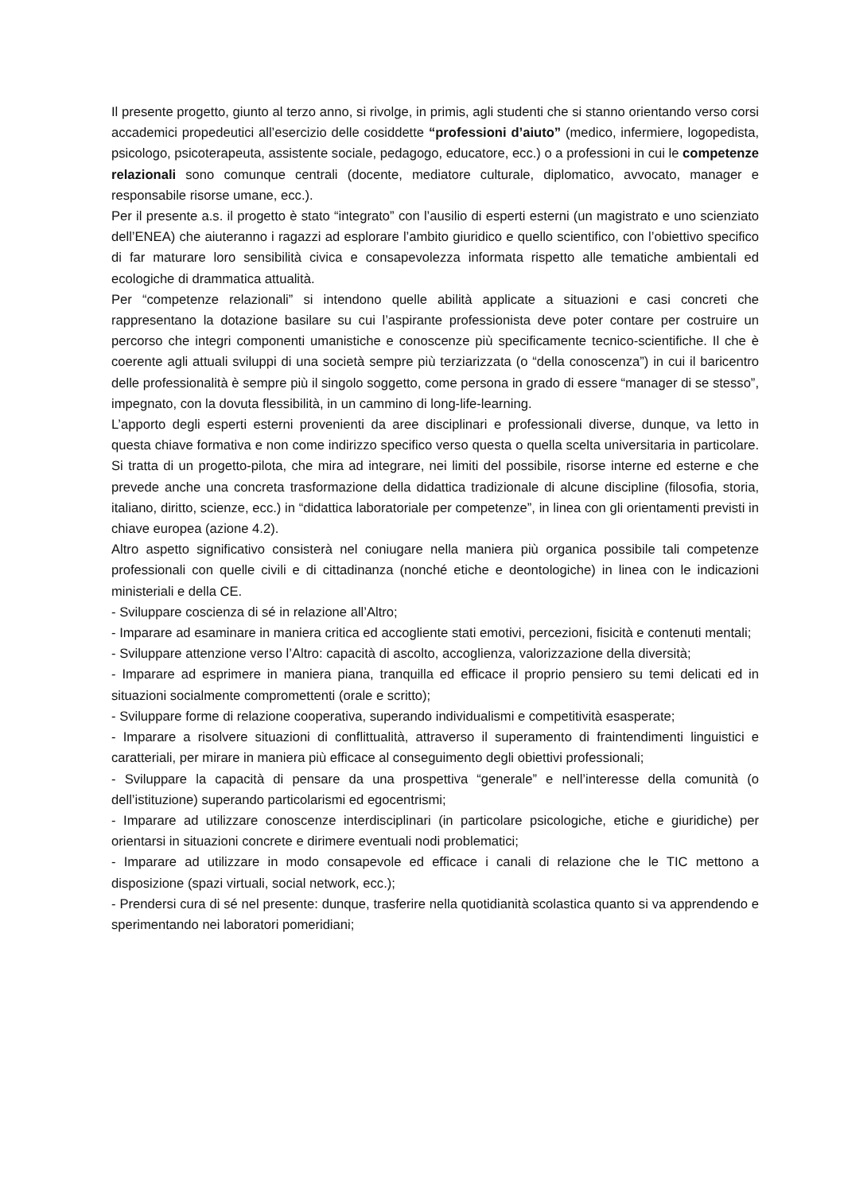Il presente progetto, giunto al terzo anno, si rivolge, in primis, agli studenti che si stanno orientando verso corsi accademici propedeutici all’esercizio delle cosiddette “professioni d’aiuto” (medico, infermiere, logopedista, psicologo, psicoterapeuta, assistente sociale, pedagogo, educatore, ecc.) o a professioni in cui le competenze relazionali sono comunque centrali (docente, mediatore culturale, diplomatico, avvocato, manager e responsabile risorse umane, ecc.).
Per il presente a.s. il progetto è stato “integrato” con l’ausilio di esperti esterni (un magistrato e uno scienziato dell’ENEA) che aiuteranno i ragazzi ad esplorare l’ambito giuridico e quello scientifico, con l’obiettivo specifico di far maturare loro sensibilità civica e consapevolezza informata rispetto alle tematiche ambientali ed ecologiche di drammatica attualità.
Per “competenze relazionali” si intendono quelle abilità applicate a situazioni e casi concreti che rappresentano la dotazione basilare su cui l’aspirante professionista deve poter contare per costruire un percorso che integri componenti umanistiche e conoscenze più specificamente tecnico-scientifiche. Il che è coerente agli attuali sviluppi di una società sempre più terziarizzata (o “della conoscenza”) in cui il baricentro delle professionalità è sempre più il singolo soggetto, come persona in grado di essere “manager di se stesso”, impegnato, con la dovuta flessibilità, in un cammino di long-life-learning.
L’apporto degli esperti esterni provenienti da aree disciplinari e professionali diverse, dunque, va letto in questa chiave formativa e non come indirizzo specifico verso questa o quella scelta universitaria in particolare. Si tratta di un progetto-pilota, che mira ad integrare, nei limiti del possibile, risorse interne ed esterne e che prevede anche una concreta trasformazione della didattica tradizionale di alcune discipline (filosofia, storia, italiano, diritto, scienze, ecc.) in “didattica laboratoriale per competenze”, in linea con gli orientamenti previsti in chiave europea (azione 4.2).
Altro aspetto significativo consisterà nel coniugare nella maniera più organica possibile tali competenze professionali con quelle civili e di cittadinanza (nonché etiche e deontologiche) in linea con le indicazioni ministeriali e della CE.
- Sviluppare coscienza di sé in relazione all’Altro;
- Imparare ad esaminare in maniera critica ed accogliente stati emotivi, percezioni, fisicità e contenuti mentali;
- Sviluppare attenzione verso l’Altro: capacità di ascolto, accoglienza, valorizzazione della diversità;
- Imparare ad esprimere in maniera piana, tranquilla ed efficace il proprio pensiero su temi delicati ed in situazioni socialmente compromettenti (orale e scritto);
- Sviluppare forme di relazione cooperativa, superando individualismi e competitività esasperate;
- Imparare a risolvere situazioni di conflittualità, attraverso il superamento di fraintendimenti linguistici e caratteriali, per mirare in maniera più efficace al conseguimento degli obiettivi professionali;
- Sviluppare la capacità di pensare da una prospettiva “generale” e nell’interesse della comunità (o dell’istituzione) superando particolarismi ed egocentrismi;
- Imparare ad utilizzare conoscenze interdisciplinari (in particolare psicologiche, etiche e giuridiche) per orientarsi in situazioni concrete e dirimere eventuali nodi problematici;
- Imparare ad utilizzare in modo consapevole ed efficace i canali di relazione che le TIC mettono a disposizione (spazi virtuali, social network, ecc.);
- Prendersi cura di sé nel presente: dunque, trasferire nella quotidianità scolastica quanto si va apprendendo e sperimentando nei laboratori pomeridiani;